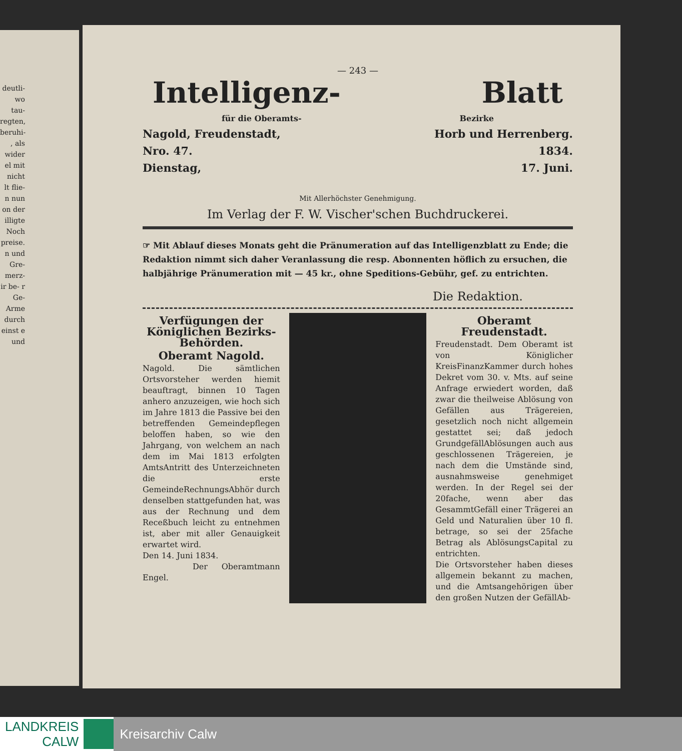deutli- wo tau- regten, beruhi- , als wider el mit nicht lt flie- n nun on der illigte Noch preise. n und Gre- merz- ir be- r Ge- Arme durch einst e und
— 243 —
Intelligenz- Blatt
für die Oberamts- Bezirke
Nagold, Freudenstadt, Horb und Herrenberg.
Nro. 47. 1834.
Dienstag, 17. Juni.
Mit Allerhöchster Genehmigung.
Im Verlag der F. W. Vischer'schen Buchdruckerei.
☞ Mit Ablauf dieses Monats geht die Pränumeration auf das Intelligenzblatt zu Ende; die Redaktion nimmt sich daher Veranlassung die resp. Abonnenten höflich zu ersuchen, die halbjährige Pränumeration mit — 45 kr., ohne Speditions-Gebühr, gef. zu entrichten.
Die Redaktion.
Verfügungen der Königlichen Bezirks-Behörden.
Oberamt Nagold.
Nagold. Die sämtlichen Ortsvorsteher werden hiemit beauftragt, binnen 10 Tagen anhero anzuzeigen, wie hoch sich im Jahre 1813 die Passive bei den betreffenden Gemeindepflegen beloffen haben, so wie den Jahrgang, von welchem an nach dem im Mai 1813 erfolgten AmtsAntritt des Unterzeichneten die erste GemeindeRechnungsAbhör durch denselben stattgefunden hat, was aus der Rechnung und dem Receßbuch leicht zu entnehmen ist, aber mit aller Genauigkeit erwartet wird.
Den 14. Juni 1834.
Der Oberamtmann Engel.
Oberamt Freudenstadt.
Freudenstadt. Dem Oberamt ist von Königlicher KreisFinanzKammer durch hohes Dekret vom 30. v. Mts. auf seine Anfrage erwiedert worden, daß zwar die theilweise Ablösung von Gefällen aus Trägereien, gesetzlich noch nicht allgemein gestattet sei; daß jedoch GrundgefällAblösungen auch aus geschlossenen Trägereien, je nach dem die Umstände sind, ausnahmsweise genehmiget werden. In der Regel sei der 20fache, wenn aber das GesammtGefäll einer Trägerei an Geld und Naturalien über 10 fl. betrage, so sei der 25fache Betrag als AblösungsCapital zu entrichten.
Die Ortsvorsteher haben dieses allgemein bekannt zu machen, und die Amtsangehörigen über den großen Nutzen der GefällAb-
LANDKREIS
CALW
Kreisarchiv Calw